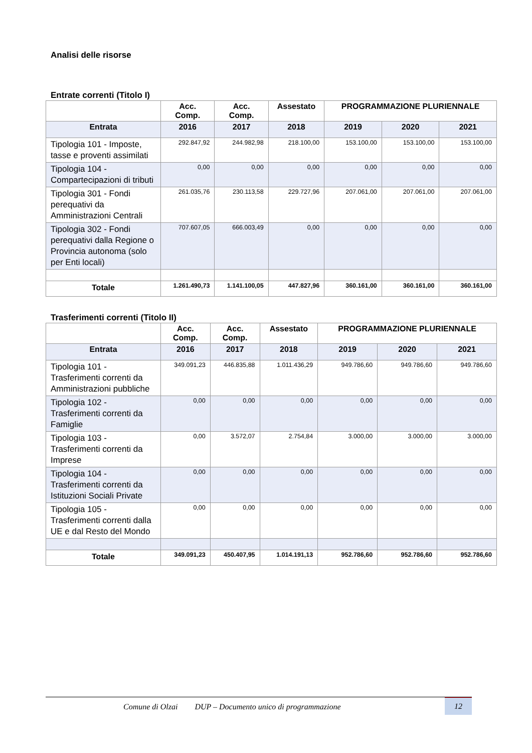Analisi delle risorse
Entrate correnti (Titolo I)
| | Acc. Comp. | Acc. Comp. | Assestato | PROGRAMMAZIONE PLURIENNALE | | |
| --- | --- | --- | --- | --- | --- | --- |
| Entrata | 2016 | 2017 | 2018 | 2019 | 2020 | 2021 |
| Tipologia 101 - Imposte, tasse e proventi assimilati | 292.847,92 | 244.982,98 | 218.100,00 | 153.100,00 | 153.100,00 | 153.100,00 |
| Tipologia 104 - Compartecipazioni di tributi | 0,00 | 0,00 | 0,00 | 0,00 | 0,00 | 0,00 |
| Tipologia 301 - Fondi perequativi da Amministrazioni Centrali | 261.035,76 | 230.113,58 | 229.727,96 | 207.061,00 | 207.061,00 | 207.061,00 |
| Tipologia 302 - Fondi perequativi dalla Regione o Provincia autonoma (solo per Enti locali) | 707.607,05 | 666.003,49 | 0,00 | 0,00 | 0,00 | 0,00 |
| Totale | 1.261.490,73 | 1.141.100,05 | 447.827,96 | 360.161,00 | 360.161,00 | 360.161,00 |
Trasferimenti correnti (Titolo II)
| | Acc. Comp. | Acc. Comp. | Assestato | PROGRAMMAZIONE PLURIENNALE | | |
| --- | --- | --- | --- | --- | --- | --- |
| Entrata | 2016 | 2017 | 2018 | 2019 | 2020 | 2021 |
| Tipologia 101 - Trasferimenti correnti da Amministrazioni pubbliche | 349.091,23 | 446.835,88 | 1.011.436,29 | 949.786,60 | 949.786,60 | 949.786,60 |
| Tipologia 102 - Trasferimenti correnti da Famiglie | 0,00 | 0,00 | 0,00 | 0,00 | 0,00 | 0,00 |
| Tipologia 103 - Trasferimenti correnti da Imprese | 0,00 | 3.572,07 | 2.754,84 | 3.000,00 | 3.000,00 | 3.000,00 |
| Tipologia 104 - Trasferimenti correnti da Istituzioni Sociali Private | 0,00 | 0,00 | 0,00 | 0,00 | 0,00 | 0,00 |
| Tipologia 105 - Trasferimenti correnti dalla UE e dal Resto del Mondo | 0,00 | 0,00 | 0,00 | 0,00 | 0,00 | 0,00 |
| Totale | 349.091,23 | 450.407,95 | 1.014.191,13 | 952.786,60 | 952.786,60 | 952.786,60 |
Comune di Olzai DUP – Documento unico di programmazione
12